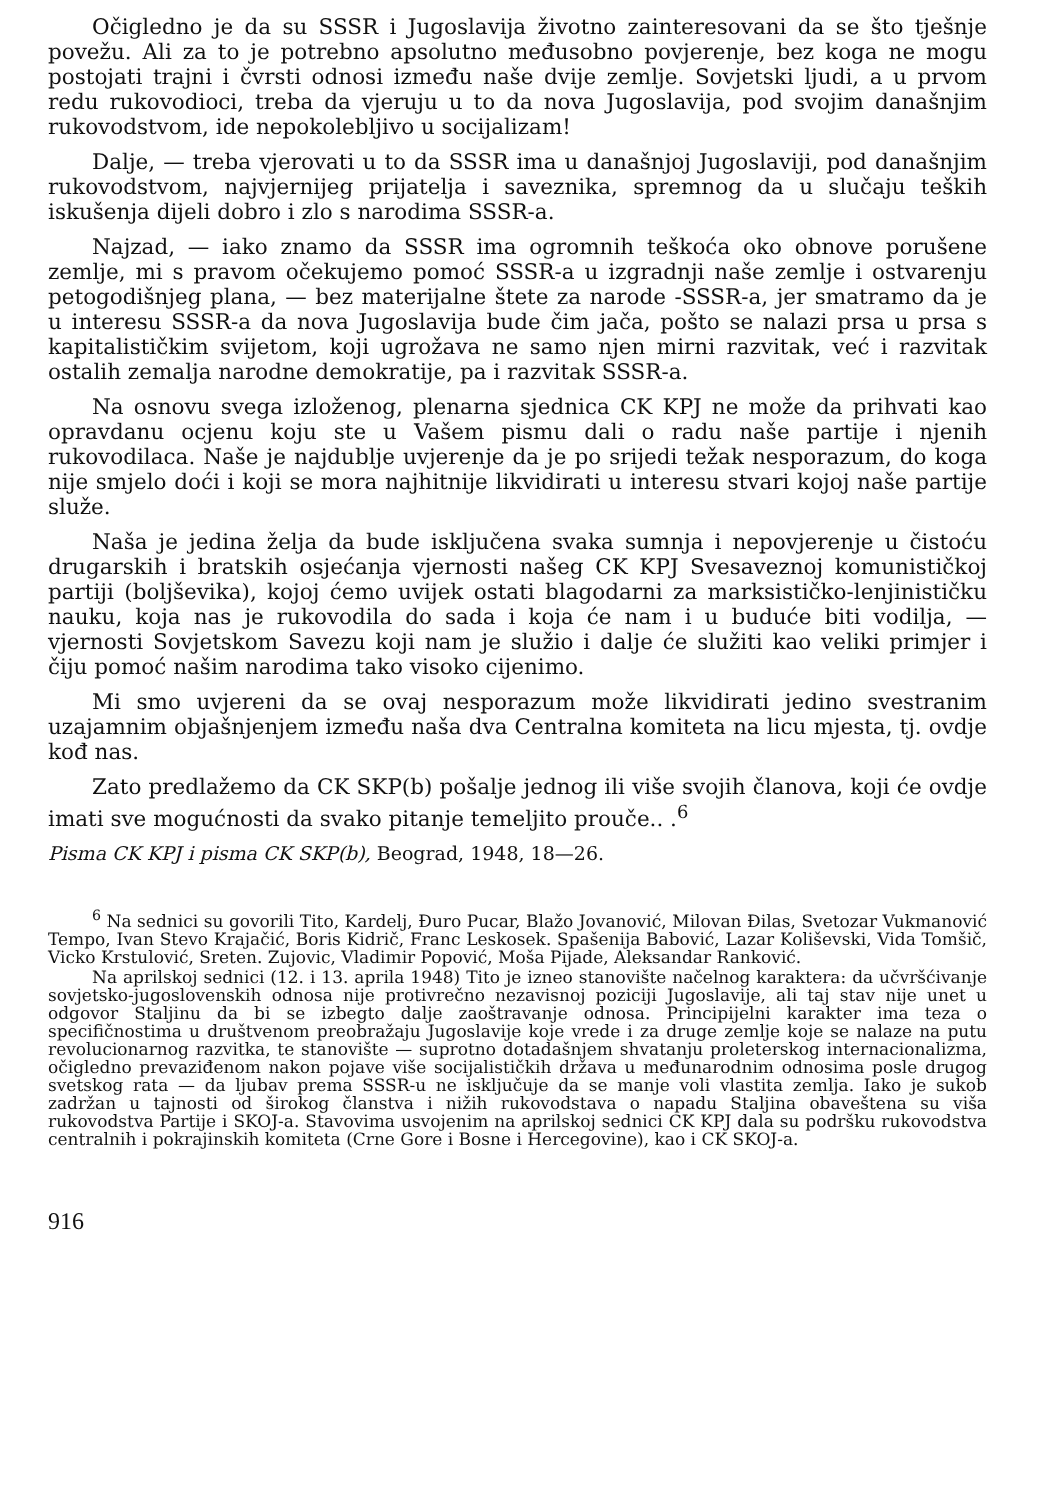Očigledno je da su SSSR i Jugoslavija životno zainteresovani da se što tješnje povežu. Ali za to je potrebno apsolutno međusobno povjerenje, bez koga ne mogu postojati trajni i čvrsti odnosi između naše dvije zemlje. Sovjetski ljudi, a u prvom redu rukovodioci, treba da vjeruju u to da nova Jugoslavija, pod svojim današnjim rukovodstvom, ide nepokolebljivo u socijalizam!
Dalje, — treba vjerovati u to da SSSR ima u današnjoj Jugoslaviji, pod današnjim rukovodstvom, najvjernijeg prijatelja i saveznika, spremnog da u slučaju teških iskušenja dijeli dobro i zlo s narodima SSSR-a.
Najzad, — iako znamo da SSSR ima ogromnih teškoća oko obnove porušene zemlje, mi s pravom očekujemo pomoć SSSR-a u izgradnji naše zemlje i ostvarenju petogodišnjeg plana, — bez materijalne štete za narode -SSSR-a, jer smatramo da je u interesu SSSR-a da nova Jugoslavija bude čim jača, pošto se nalazi prsa u prsa s kapitalističkim svijetom, koji ugrožava ne samo njen mirni razvitak, već i razvitak ostalih zemalja narodne demokratije, pa i razvitak SSSR-a.
Na osnovu svega izloženog, plenarna sjednica CK KPJ ne može da prihvati kao opravdanu ocjenu koju ste u Vašem pismu dali o radu naše partije i njenih rukovodilaca. Naše je najdublje uvjerenje da je po srijedi težak nesporazum, do koga nije smjelo doći i koji se mora najhitnije likvidirati u interesu stvari kojoj naše partije služe.
Naša je jedina želja da bude isključena svaka sumnja i nepovjerenje u čistoću drugarskih i bratskih osjećanja vjernosti našeg CK KPJ Svesaveznoj komunističkoj partiji (boljševika), kojoj ćemo uvijek ostati blagodarni za marksističko-lenjinističku nauku, koja nas je rukovodila do sada i koja će nam i u buduće biti vodilja, — vjernosti Sovjetskom Savezu koji nam je služio i dalje će služiti kao veliki primjer i čiju pomoć našim narodima tako visoko cijenimo.
Mi smo uvjereni da se ovaj nesporazum može likvidirati jedino svestranim uzajamnim objašnjenjem između naša dva Centralna komiteta na licu mjesta, tj. ovdje kođ nas.
Zato predlažemo da CK SKP(b) pošalje jednog ili više svojih članova, koji će ovdje imati sve mogućnosti da svako pitanje temeljito prouče.. .<sup>6</sup>
Pisma CK KPJ i pisma CK SKP(b), Beograd, 1948, 18—26.
<sup>6</sup> Na sednici su govorili Tito, Kardelj, Đuro Pucar, Blažo Jovanović, Milovan Đilas, Svetozar Vukmanović Tempo, Ivan Stevo Krajačić, Boris Kidrič, Franc Leskosek. Spašenija Babović, Lazar Koliševski, Vida Tomšič, Vicko Krstulović, Sreten. Zujovic, Vladimir Popović, Moša Pijade, Aleksandar Ranković.
Na aprilskoj sednici (12. i 13. aprila 1948) Tito je izneo stanovište načelnog karaktera: da učvršćivanje sovjetsko-jugoslovenskih odnosa nije protivrečno nezavisnoj poziciji Jugoslavije, ali taj stav nije unet u odgovor Staljinu da bi se izbegto dalje zaoštravanje odnosa. Principijelni karakter ima teza o specifičnostima u društvenom preobražaju Jugoslavije koje vrede i za druge zemlje koje se nalaze na putu revolucionarnog razvitka, te stanovište — suprotno dotadašnjem shvatanju proleterskog internacionalizma, očigledno prevaziđenom nakon pojave više socijalističkih država u međunarodnim odnosima posle drugog svetskog rata — da ljubav prema SSSR-u ne isključuje da se manje voli vlastita zemlja. Iako je sukob zadržan u tajnosti od širokog članstva i nižih rukovodstava o napadu Staljina obaveštena su viša rukovodstva Partije i SKOJ-a. Stavovima usvojenim na aprilskoj sednici CK KPJ dala su podršku rukovodstva centralnih i pokrajinskih komiteta (Crne Gore i Bosne i Hercegovine), kao i CK SKOJ-a.
916